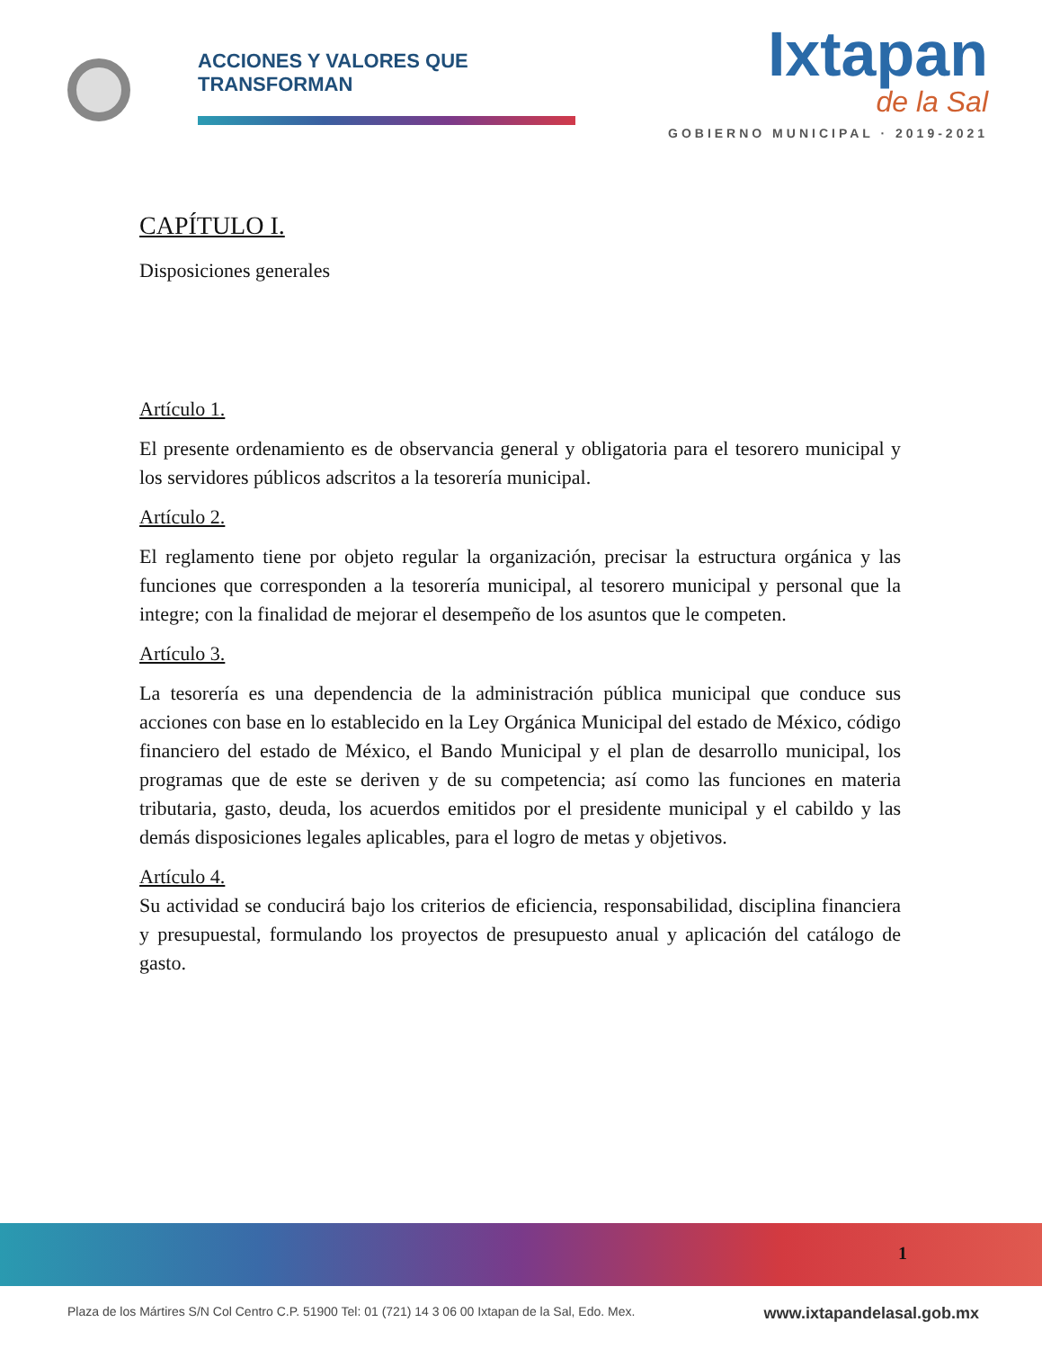ACCIONES Y VALORES QUE TRANSFORMAN
Ixtapan
de la Sal
GOBIERNO MUNICIPAL · 2019-2021
CAPÍTULO I.
Disposiciones generales
Artículo 1.
El presente ordenamiento es de observancia general y obligatoria para el tesorero municipal y los servidores públicos adscritos a la tesorería municipal.
Artículo 2.
El reglamento tiene por objeto regular la organización, precisar la estructura orgánica y las funciones que corresponden a la tesorería municipal, al tesorero municipal y personal que la integre; con la finalidad de mejorar el desempeño de los asuntos que le competen.
Artículo 3.
La tesorería es una dependencia de la administración pública municipal que conduce sus acciones con base en lo establecido en la Ley Orgánica Municipal del estado de México, código financiero del estado de México, el Bando Municipal y el plan de desarrollo municipal, los programas que de este se deriven y de su competencia; así como las funciones en materia tributaria, gasto, deuda, los acuerdos emitidos por el presidente municipal y el cabildo y las demás disposiciones legales aplicables, para el logro de metas y objetivos.
Artículo 4.
Su actividad se conducirá bajo los criterios de eficiencia, responsabilidad, disciplina financiera y presupuestal, formulando los proyectos de presupuesto anual y aplicación del catálogo de gasto.
1
Plaza de los Mártires S/N Col Centro C.P. 51900 Tel: 01 (721) 14 3 06 00 Ixtapan de la Sal, Edo. Mex. www.ixtapandelasal.gob.mx